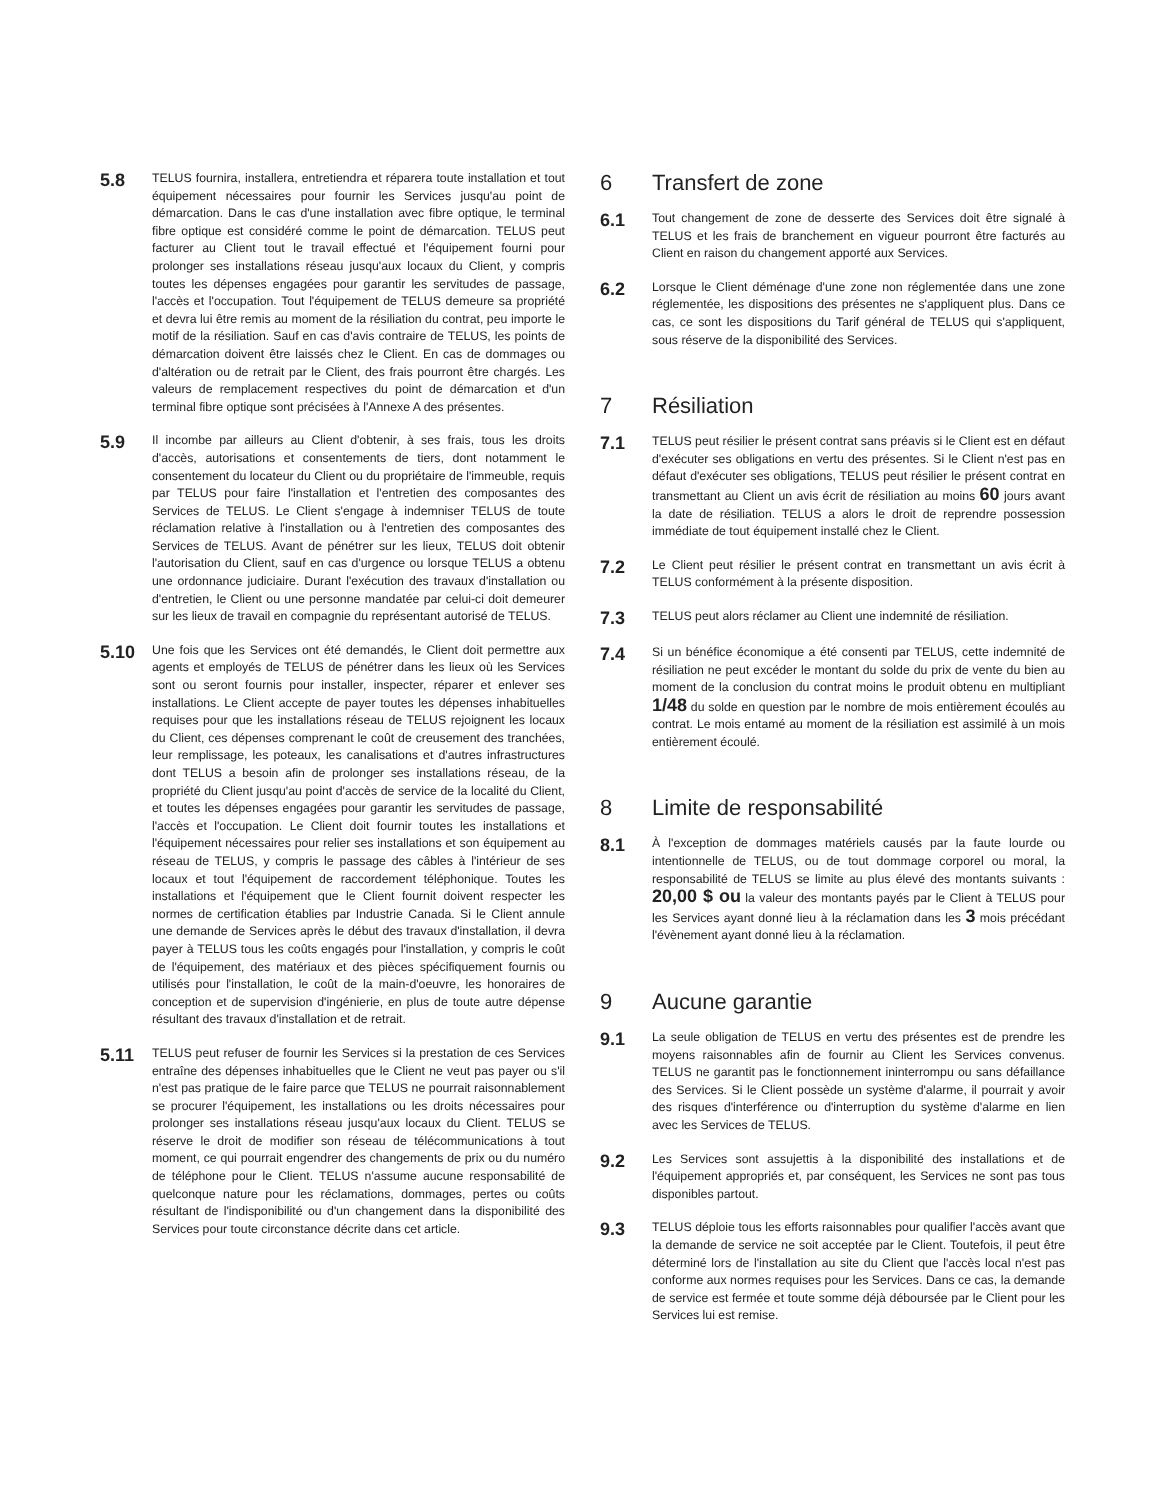5.8
TELUS fournira, installera, entretiendra et réparera toute installation et tout équipement nécessaires pour fournir les Services jusqu'au point de démarcation. Dans le cas d'une installation avec fibre optique, le terminal fibre optique est considéré comme le point de démarcation. TELUS peut facturer au Client tout le travail effectué et l'équipement fourni pour prolonger ses installations réseau jusqu'aux locaux du Client, y compris toutes les dépenses engagées pour garantir les servitudes de passage, l'accès et l'occupation. Tout l'équipement de TELUS demeure sa propriété et devra lui être remis au moment de la résiliation du contrat, peu importe le motif de la résiliation. Sauf en cas d'avis contraire de TELUS, les points de démarcation doivent être laissés chez le Client. En cas de dommages ou d'altération ou de retrait par le Client, des frais pourront être chargés. Les valeurs de remplacement respectives du point de démarcation et d'un terminal fibre optique sont précisées à l'Annexe A des présentes.
5.9
Il incombe par ailleurs au Client d'obtenir, à ses frais, tous les droits d'accès, autorisations et consentements de tiers, dont notamment le consentement du locateur du Client ou du propriétaire de l'immeuble, requis par TELUS pour faire l'installation et l'entretien des composantes des Services de TELUS. Le Client s'engage à indemniser TELUS de toute réclamation relative à l'installation ou à l'entretien des composantes des Services de TELUS. Avant de pénétrer sur les lieux, TELUS doit obtenir l'autorisation du Client, sauf en cas d'urgence ou lorsque TELUS a obtenu une ordonnance judiciaire. Durant l'exécution des travaux d'installation ou d'entretien, le Client ou une personne mandatée par celui-ci doit demeurer sur les lieux de travail en compagnie du représentant autorisé de TELUS.
5.10
Une fois que les Services ont été demandés, le Client doit permettre aux agents et employés de TELUS de pénétrer dans les lieux où les Services sont ou seront fournis pour installer, inspecter, réparer et enlever ses installations. Le Client accepte de payer toutes les dépenses inhabituelles requises pour que les installations réseau de TELUS rejoignent les locaux du Client, ces dépenses comprenant le coût de creusement des tranchées, leur remplissage, les poteaux, les canalisations et d'autres infrastructures dont TELUS a besoin afin de prolonger ses installations réseau, de la propriété du Client jusqu'au point d'accès de service de la localité du Client, et toutes les dépenses engagées pour garantir les servitudes de passage, l'accès et l'occupation. Le Client doit fournir toutes les installations et l'équipement nécessaires pour relier ses installations et son équipement au réseau de TELUS, y compris le passage des câbles à l'intérieur de ses locaux et tout l'équipement de raccordement téléphonique. Toutes les installations et l'équipement que le Client fournit doivent respecter les normes de certification établies par Industrie Canada. Si le Client annule une demande de Services après le début des travaux d'installation, il devra payer à TELUS tous les coûts engagés pour l'installation, y compris le coût de l'équipement, des matériaux et des pièces spécifiquement fournis ou utilisés pour l'installation, le coût de la main-d'oeuvre, les honoraires de conception et de supervision d'ingénierie, en plus de toute autre dépense résultant des travaux d'installation et de retrait.
5.11
TELUS peut refuser de fournir les Services si la prestation de ces Services entraîne des dépenses inhabituelles que le Client ne veut pas payer ou s'il n'est pas pratique de le faire parce que TELUS ne pourrait raisonnablement se procurer l'équipement, les installations ou les droits nécessaires pour prolonger ses installations réseau jusqu'aux locaux du Client. TELUS se réserve le droit de modifier son réseau de télécommunications à tout moment, ce qui pourrait engendrer des changements de prix ou du numéro de téléphone pour le Client. TELUS n'assume aucune responsabilité de quelconque nature pour les réclamations, dommages, pertes ou coûts résultant de l'indisponibilité ou d'un changement dans la disponibilité des Services pour toute circonstance décrite dans cet article.
6 Transfert de zone
6.1
Tout changement de zone de desserte des Services doit être signalé à TELUS et les frais de branchement en vigueur pourront être facturés au Client en raison du changement apporté aux Services.
6.2
Lorsque le Client déménage d'une zone non réglementée dans une zone réglementée, les dispositions des présentes ne s'appliquent plus. Dans ce cas, ce sont les dispositions du Tarif général de TELUS qui s'appliquent, sous réserve de la disponibilité des Services.
7 Résiliation
7.1
TELUS peut résilier le présent contrat sans préavis si le Client est en défaut d'exécuter ses obligations en vertu des présentes. Si le Client n'est pas en défaut d'exécuter ses obligations, TELUS peut résilier le présent contrat en transmettant au Client un avis écrit de résiliation au moins 60 jours avant la date de résiliation. TELUS a alors le droit de reprendre possession immédiate de tout équipement installé chez le Client.
7.2
Le Client peut résilier le présent contrat en transmettant un avis écrit à TELUS conformément à la présente disposition.
7.3
TELUS peut alors réclamer au Client une indemnité de résiliation.
7.4
Si un bénéfice économique a été consenti par TELUS, cette indemnité de résiliation ne peut excéder le montant du solde du prix de vente du bien au moment de la conclusion du contrat moins le produit obtenu en multipliant 1/48 du solde en question par le nombre de mois entièrement écoulés au contrat. Le mois entamé au moment de la résiliation est assimilé à un mois entièrement écoulé.
8 Limite de responsabilité
8.1
À l'exception de dommages matériels causés par la faute lourde ou intentionnelle de TELUS, ou de tout dommage corporel ou moral, la responsabilité de TELUS se limite au plus élevé des montants suivants : 20,00 $ ou la valeur des montants payés par le Client à TELUS pour les Services ayant donné lieu à la réclamation dans les 3 mois précédant l'évènement ayant donné lieu à la réclamation.
9 Aucune garantie
9.1
La seule obligation de TELUS en vertu des présentes est de prendre les moyens raisonnables afin de fournir au Client les Services convenus. TELUS ne garantit pas le fonctionnement ininterrompu ou sans défaillance des Services. Si le Client possède un système d'alarme, il pourrait y avoir des risques d'interférence ou d'interruption du système d'alarme en lien avec les Services de TELUS.
9.2
Les Services sont assujettis à la disponibilité des installations et de l'équipement appropriés et, par conséquent, les Services ne sont pas tous disponibles partout.
9.3
TELUS déploie tous les efforts raisonnables pour qualifier l'accès avant que la demande de service ne soit acceptée par le Client. Toutefois, il peut être déterminé lors de l'installation au site du Client que l'accès local n'est pas conforme aux normes requises pour les Services. Dans ce cas, la demande de service est fermée et toute somme déjà déboursée par le Client pour les Services lui est remise.